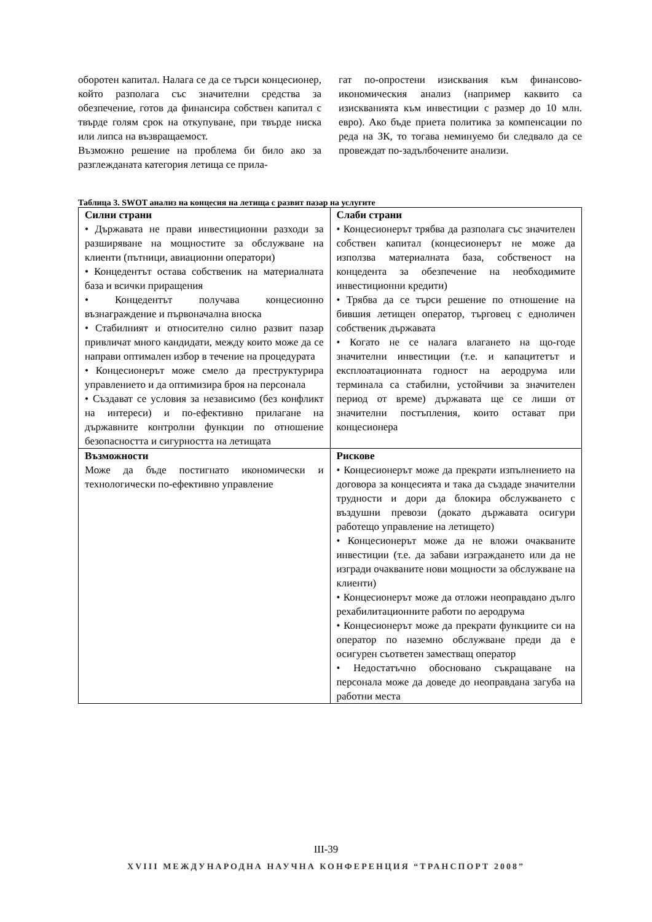оборотен капитал. Налага се да се търси концесионер, който разполага със значителни средства за обезпечение, готов да финансира собствен капитал с твърде голям срок на откупуване, при твърде ниска или липса на възвращаемост.
Възможно решение на проблема би било ако за разглежданата категория летища се прила-
гат по-опростени изисквания към финансово-икономическия анализ (например каквито са изискванията към инвестиции с размер до 10 млн. евро). Ако бъде приета политика за компенсации по реда на ЗК, то тогава неминуемо би следвало да се провеждат по-задълбочените анализи.
Таблица 3. SWOT анализ на концесия на летища с развит пазар на услугите
| Силни страни • Държавата не прави инвестиционни разходи за разширяване на мощностите за обслужване на клиенти (пътници, авиационни оператори) • Концедентът остава собственик на материалната база и всички приращения • Концедентът получава концесионно възнаграждение и първоначална вноска • Стабилният и относително силно развит пазар привличат много кандидати, между които може да се направи оптимален избор в течение на процедурата • Концесионерът може смело да преструктурира управлението и да оптимизира броя на персонала • Създават се условия за независимо (без конфликт на интереси) и по-ефективно прилагане на държавните контролни функции по отношение безопасността и сигурността на летищата | Слаби страни • Концесионерът трябва да разполага със значителен собствен капитал (концесионерът не може да използва материалната база, собственост на концедента за обезпечение на необходимите инвестиционни кредити) • Трябва да се търси решение по отношение на бившия летищен оператор, търговец с едноличен собственик държавата • Когато не се налага влагането на що-годе значителни инвестиции (т.е. и капацитетът и експлоатационната годност на аеродрума или терминала са стабилни, устойчиви за значителен период от време) държавата ще се лиши от значителни постъпления, които остават при концесионера |
| Възможности Може да бъде постигнато икономически и технологически по-ефективно управление | Рискове • Концесионерът може да прекрати изпълнението на договора за концесията и така да създаде значителни трудности и дори да блокира обслужването с въздушни превози (докато държавата осигури работещо управление на летището) • Концесионерът може да не вложи очакваните инвестиции (т.е. да забави изграждането или да не изгради очакваните нови мощности за обслужване на клиенти) • Концесионерът може да отложи неоправдано дълго рехабилитационните работи по аеродрума • Концесионерът може да прекрати функциите си на оператор по наземно обслужване преди да е осигурен съответен заместващ оператор • Недостатъчно обосновано съкращаване на персонала може да доведе до неоправдана загуба на работни места |
III-39
XVIII МЕЖДУНАРОДНА НАУЧНА КОНФЕРЕНЦИЯ “ТРАНСПОРТ 2008”